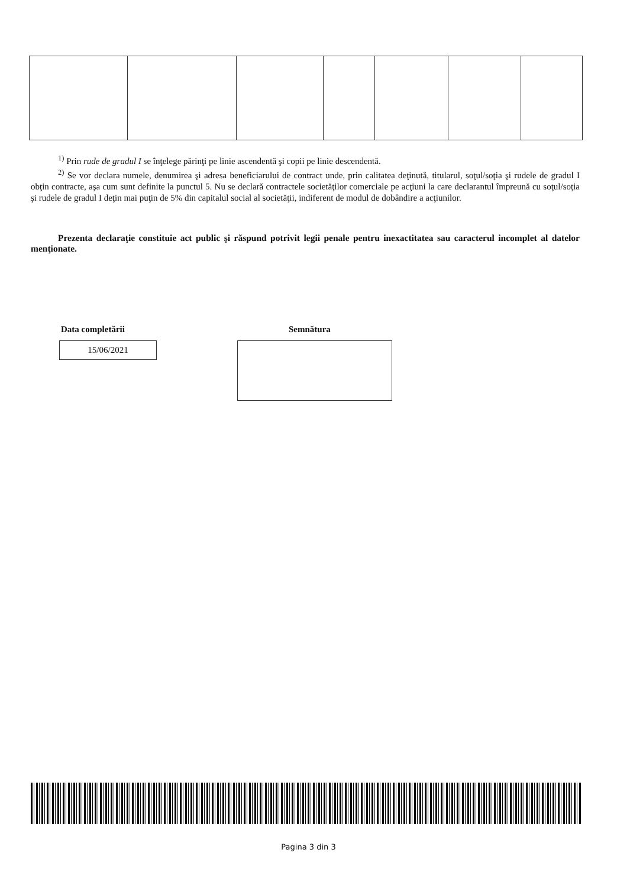<sup>1)</sup> Prin rude de gradul I se înţelege părinţi pe linie ascendentă şi copii pe linie descendentă.
<sup>2)</sup> Se vor declara numele, denumirea şi adresa beneficiarului de contract unde, prin calitatea deţinută, titularul, soţul/soţia şi rudele de gradul I obţin contracte, aşa cum sunt definite la punctul 5. Nu se declară contractele societăţilor comerciale pe acţiuni la care declarantul împreună cu soţul/soţia şi rudele de gradul I deţin mai puţin de 5% din capitalul social al societăţii, indiferent de modul de dobândire a acţiunilor.
Prezenta declaraţie constituie act public şi răspund potrivit legii penale pentru inexactitatea sau caracterul incomplet al datelor menţionate.
Data completării Semnătura
15/06/2021
Pagina 3 din 3